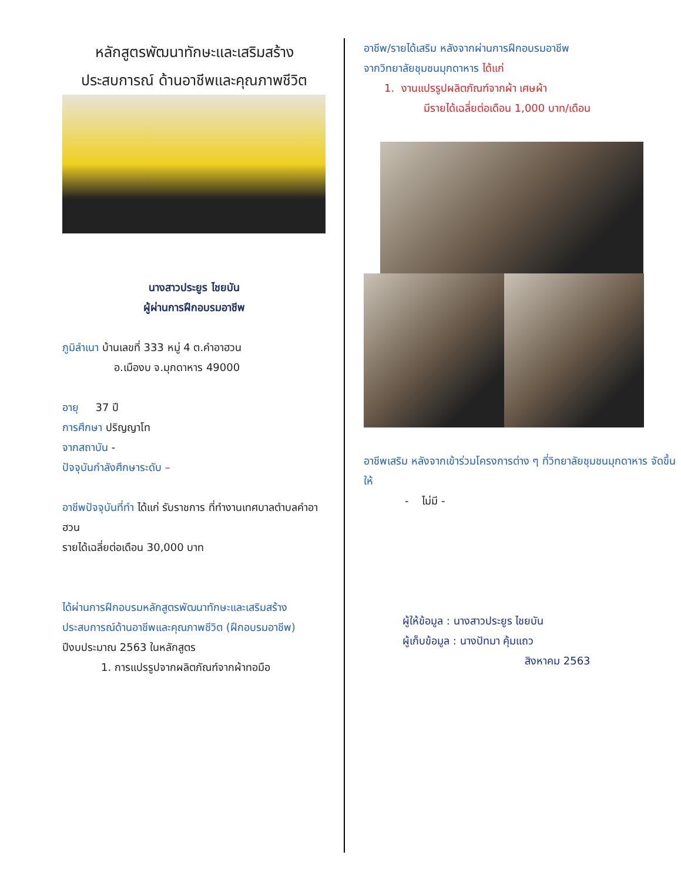หลักสูตรพัฒนาทักษะและเสริมสร้าง
ประสบการณ์ ด้านอาชีพและคุณภาพชีวิต
นางสาวประยูร ไชยบัน
ผู้ผ่านการฝึกอบรมอาชีพ
ภูมิลำเนา บ้านเลขที่ 333 หมู่ 4 ต.คำอาฮวน
อ.เมืองบ จ.มุกดาหาร 49000
อายุ 37 ปี
การศึกษา ปริญญาโท
จากสถาบัน -
ปัจจุบันกำลังศึกษาระดับ –
อาชีพปัจจุบันที่ทำ ได้แก่ รับราชการ ที่ทำงานเทศบาลตำบลคำอาฮวน
รายได้เฉลี่ยต่อเดือน 30,000 บาท
ได้ผ่านการฝึกอบรมหลักสูตรพัฒนาทักษะและเสริมสร้างประสบการณ์ด้านอาชีพและคุณภาพชีวิต (ฝึกอบรมอาชีพ) ปีงบประมาณ 2563 ในหลักสูตร
1. การแปรรูปจากผลิตภัณฑ์จากผ้าทอมือ
อาชีพ/รายได้เสริม หลังจากผ่านการฝึกอบรมอาชีพ
จากวิทยาลัยชุมชนมุกดาหาร ได้แก่
1. งานแปรรูปผลิตภัณฑ์จากผ้า เศษผ้า
มีรายได้เฉลี่ยต่อเดือน 1,000 บาท/เดือน
อาชีพเสริม หลังจากเข้าร่วมโครงการต่าง ๆ ที่วิทยาลัยชุมชนมุกดาหาร จัดขึ้นให้
- ไม่มี -
ผู้ให้ข้อมูล : นางสาวประยูร ไชยบัน
ผู้เก็บข้อมูล : นางปัทมา คุ้มแถว
สิงหาคม 2563